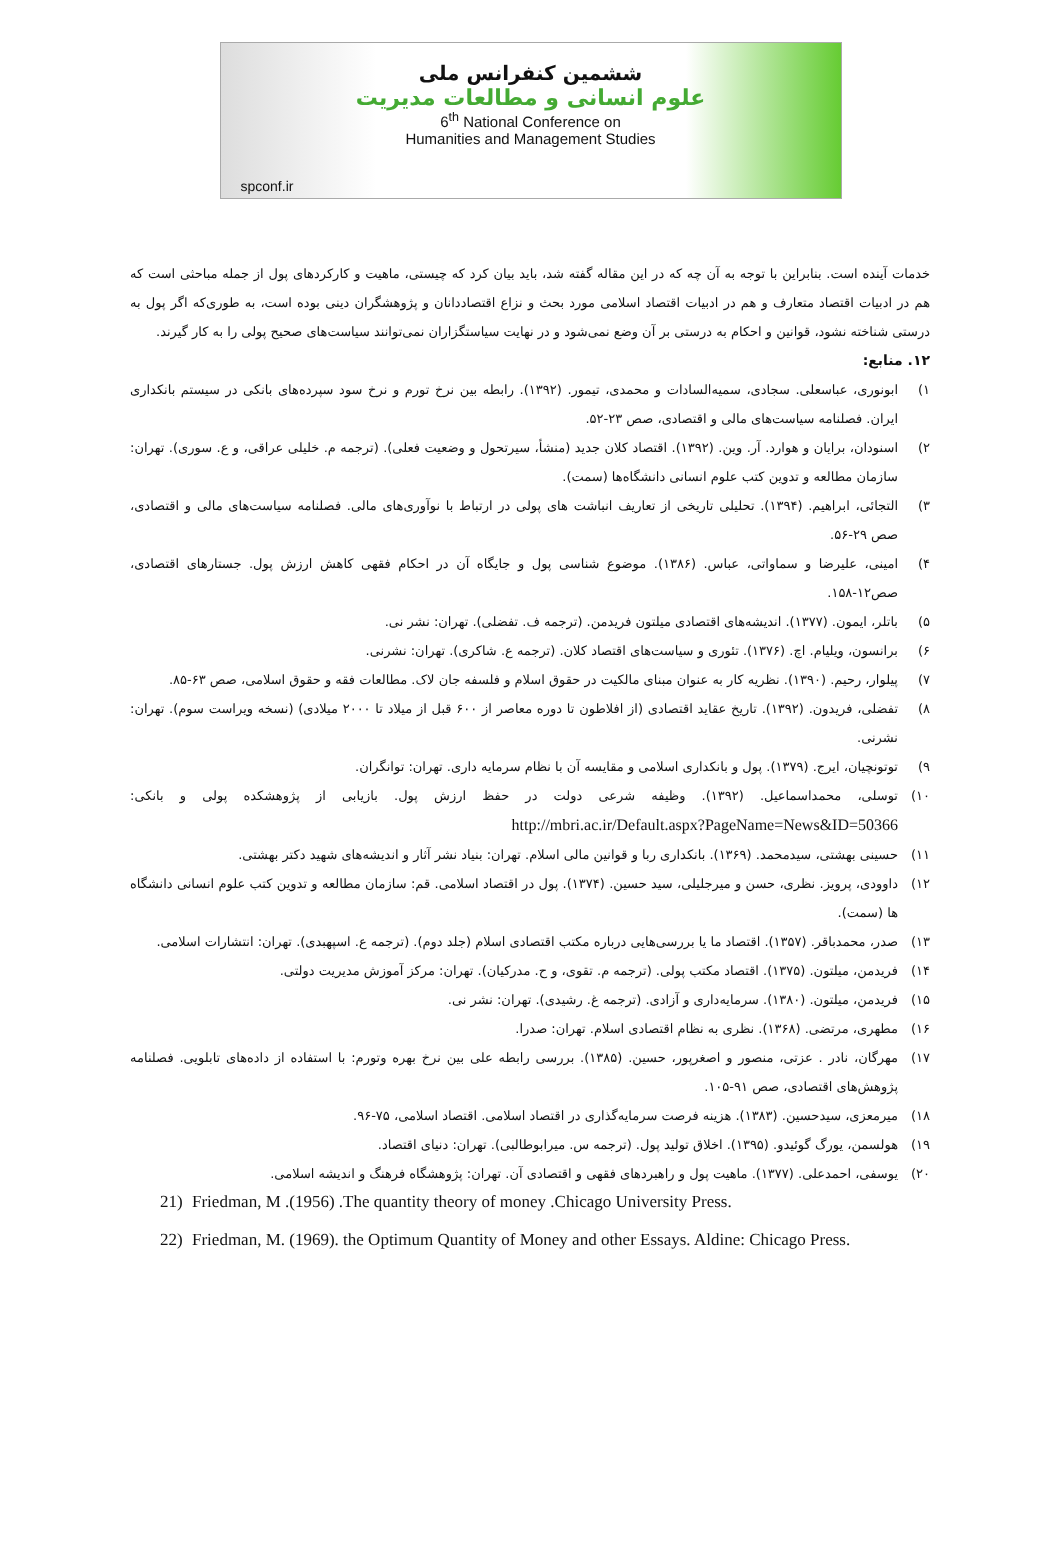ششمین کنفرانس ملی
علوم انسانی و مطالعات مدیریت
6<sup>th</sup> National Conference on
Humanities and Management Studies
spconf.ir
خدمات آینده است. بنابراین با توجه به آن چه که در این مقاله گفته شد، باید بیان کرد که چیستی، ماهیت و کارکردهای پول از جمله مباحثی است که هم در ادبیات اقتصاد متعارف و هم در ادبیات اقتصاد اسلامی مورد بحث و نزاع اقتصاددانان و پژوهشگران دینی بوده است، به طوری‌که اگر پول به درستی شناخته نشود، قوانین و احکام به درستی بر آن وضع نمی‌شود و در نهایت سیاستگزاران نمی‌توانند سیاست‌های صحیح پولی را به کار گیرند.
۱۲. منابع:
۱) ابونوری، عباسعلی. سجادی، سمیه‌السادات و محمدی، تیمور. (۱۳۹۲). رابطه بین نرخ تورم و نرخ سود سپرده‌های بانکی در سیستم بانکداری ایران. فصلنامه سیاست‌های مالی و اقتصادی، صص ۲۳-۵۲.
۲) اسنودان، برایان و هوارد. آر. وین. (۱۳۹۲). اقتصاد کلان جدید (منشأ، سیرتحول و وضعیت فعلی). (ترجمه م. خلیلی عراقی، و ع. سوری). تهران: سازمان مطالعه و تدوین کتب علوم انسانی دانشگاه‌ها (سمت).
۳) التجائی، ابراهیم. (۱۳۹۴). تحلیلی تاریخی از تعاریف انباشت های پولی در ارتباط با نوآوری‌های مالی. فصلنامه سیاست‌های مالی و اقتصادی، صص ۲۹-۵۶.
۴) امینی، علیرضا و سماواتی، عباس. (۱۳۸۶). موضوع شناسی پول و جایگاه آن در احکام فقهی کاهش ارزش پول. جستارهای اقتصادی، صص۱۲-۱۵۸.
۵) باتلر، ایمون. (۱۳۷۷). اندیشه‌های اقتصادی میلتون فریدمن. (ترجمه ف. تفضلی). تهران: نشر نی.
۶) برانسون، ویلیام. اچ. (۱۳۷۶). تئوری و سیاست‌های اقتصاد کلان. (ترجمه ع. شاکری). تهران: نشرنی.
۷) پیلوار، رحیم. (۱۳۹۰). نظریه کار به عنوان مبنای مالکیت در حقوق اسلام و فلسفه جان لاک. مطالعات فقه و حقوق اسلامی، صص ۶۳-۸۵.
۸) تفضلی، فریدون. (۱۳۹۲). تاریخ عقاید اقتصادی (از افلاطون تا دوره معاصر از ۶۰۰ قبل از میلاد تا ۲۰۰۰ میلادی) (نسخه ویراست سوم). تهران: نشرنی.
۹) توتونچیان، ایرج. (۱۳۷۹). پول و بانکداری اسلامی و مقایسه آن با نظام سرمایه داری. تهران: توانگران.
۱۰) توسلی، محمداسماعیل. (۱۳۹۲). وظیفه شرعی دولت در حفظ ارزش پول. بازیابی از پژوهشکده پولی و بانکی: http://mbri.ac.ir/Default.aspx?PageName=News&ID=50366
۱۱) حسینی بهشتی، سیدمحمد. (۱۳۶۹). بانکداری ربا و قوانین مالی اسلام. تهران: بنیاد نشر آثار و اندیشه‌های شهید دکتر بهشتی.
۱۲) داوودی، پرویز. نظری، حسن و میرجلیلی، سید حسین. (۱۳۷۴). پول در اقتصاد اسلامی. قم: سازمان مطالعه و تدوین کتب علوم انسانی دانشگاه ها (سمت).
۱۳) صدر، محمدباقر. (۱۳۵۷). اقتصاد ما یا بررسی‌هایی درباره مکتب اقتصادی اسلام (جلد دوم). (ترجمه ع. اسپهبدی). تهران: انتشارات اسلامی.
۱۴) فریدمن، میلتون. (۱۳۷۵). اقتصاد مکتب پولی. (ترجمه م. تقوی، و ح. مدرکیان). تهران: مرکز آموزش مدیریت دولتی.
۱۵) فریدمن، میلتون. (۱۳۸۰). سرمایه‌داری و آزادی. (ترجمه غ. رشیدی). تهران: نشر نی.
۱۶) مطهری، مرتضی. (۱۳۶۸). نظری به نظام اقتصادی اسلام. تهران: صدرا.
۱۷) مهرگان، نادر . عزتی، منصور و اصغرپور، حسین. (۱۳۸۵). بررسی رابطه علی بین نرخ بهره وتورم: با استفاده از داده‌های تابلویی. فصلنامه پژوهش‌های اقتصادی، صص ۹۱-۱۰۵.
۱۸) میرمعزی، سیدحسین. (۱۳۸۳). هزینه فرصت سرمایه‌گذاری در اقتصاد اسلامی. اقتصاد اسلامی، ۷۵-۹۶.
۱۹) هولسمن، یورگ گوئیدو. (۱۳۹۵). اخلاق تولید پول. (ترجمه س. میرابوطالبی). تهران: دنیای اقتصاد.
۲۰) یوسفی، احمدعلی. (۱۳۷۷). ماهیت پول و راهبردهای فقهی و اقتصادی آن. تهران: پژوهشگاه فرهنگ و اندیشه اسلامی.
21) Friedman, M .(1956) .The quantity theory of money .Chicago University Press.
22) Friedman, M. (1969). the Optimum Quantity of Money and other Essays. Aldine: Chicago Press.